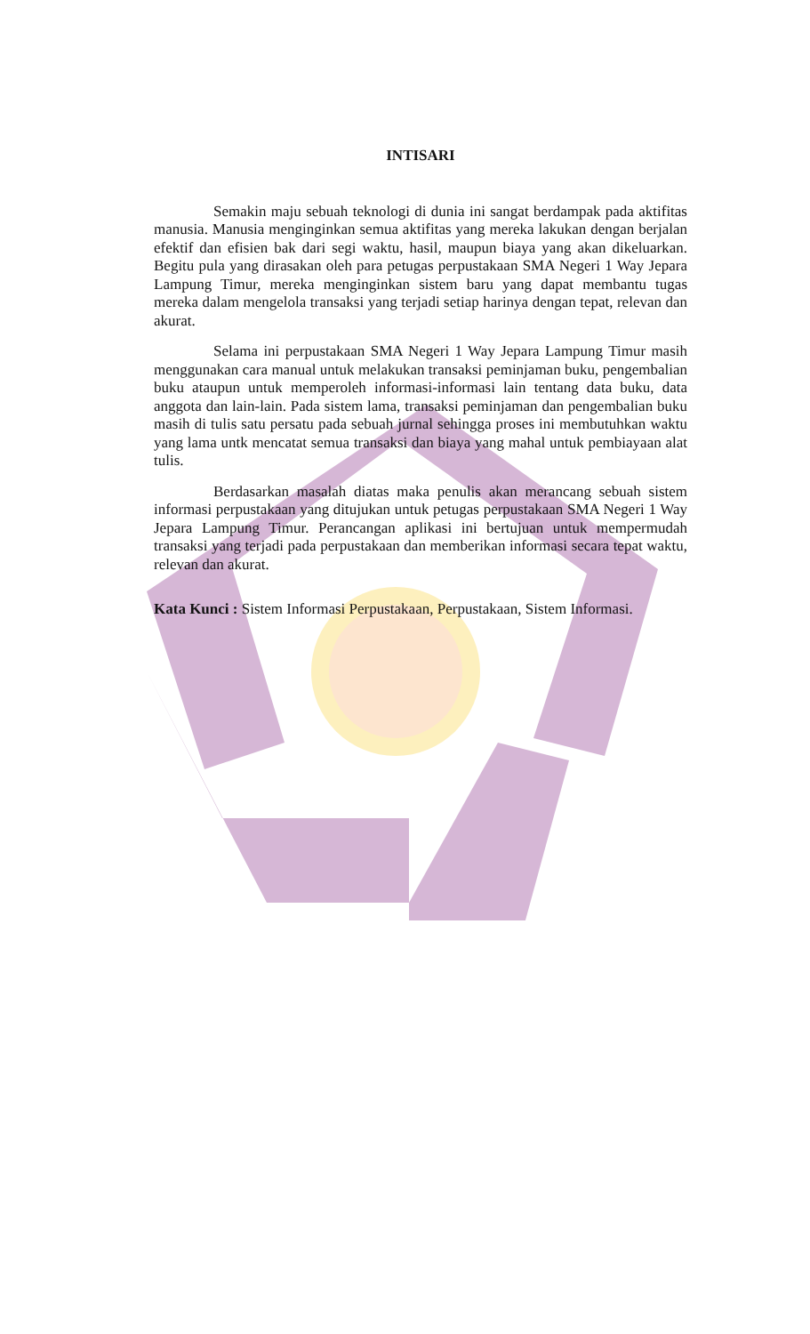INTISARI
Semakin maju sebuah teknologi di dunia ini sangat berdampak pada aktifitas manusia. Manusia menginginkan semua aktifitas yang mereka lakukan dengan berjalan efektif dan efisien bak dari segi waktu, hasil, maupun biaya yang akan dikeluarkan. Begitu pula yang dirasakan oleh para petugas perpustakaan SMA Negeri 1 Way Jepara Lampung Timur, mereka menginginkan sistem baru yang dapat membantu tugas mereka dalam mengelola transaksi yang terjadi setiap harinya dengan tepat, relevan dan akurat.
Selama ini perpustakaan SMA Negeri 1 Way Jepara Lampung Timur masih menggunakan cara manual untuk melakukan transaksi peminjaman buku, pengembalian buku ataupun untuk memperoleh informasi-informasi lain tentang data buku, data anggota dan lain-lain. Pada sistem lama, transaksi peminjaman dan pengembalian buku masih di tulis satu persatu pada sebuah jurnal sehingga proses ini membutuhkan waktu yang lama untk mencatat semua transaksi dan biaya yang mahal untuk pembiayaan alat tulis.
Berdasarkan masalah diatas maka penulis akan merancang sebuah sistem informasi perpustakaan yang ditujukan untuk petugas perpustakaan SMA Negeri 1 Way Jepara Lampung Timur. Perancangan aplikasi ini bertujuan untuk mempermudah transaksi yang terjadi pada perpustakaan dan memberikan informasi secara tepat waktu, relevan dan akurat.
Kata Kunci : Sistem Informasi Perpustakaan, Perpustakaan, Sistem Informasi.